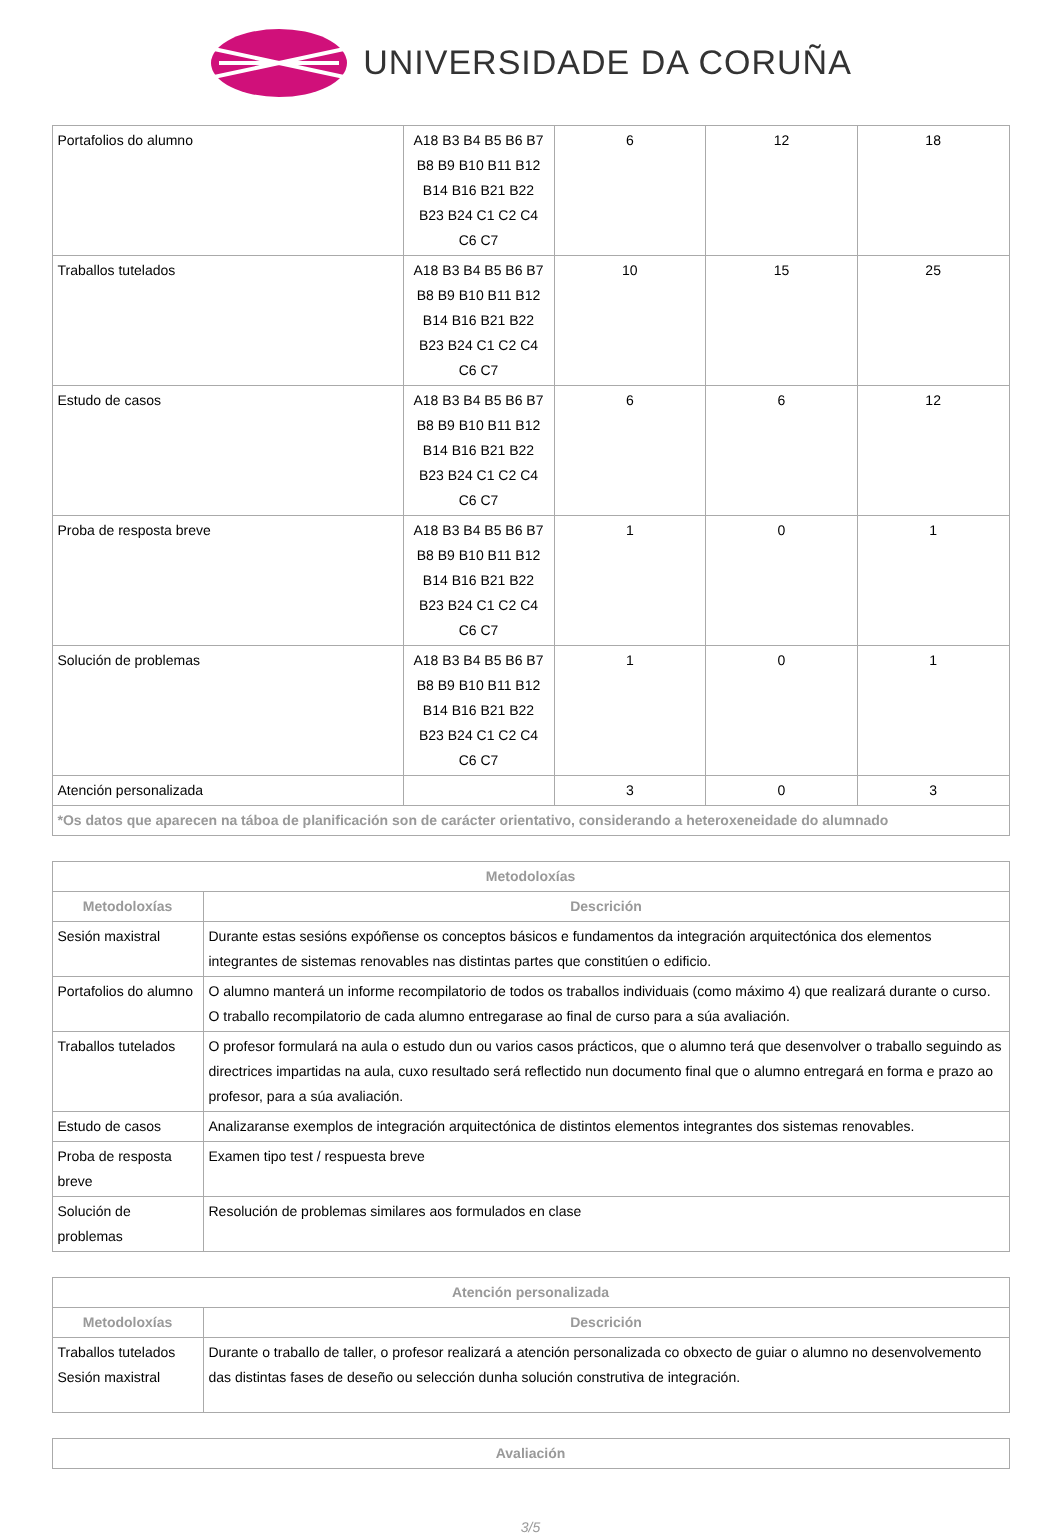UNIVERSIDADE DA CORUÑA
| Portafolios do alumno | A18 B3 B4 B5 B6 B7 B8 B9 B10 B11 B12 B14 B16 B21 B22 B23 B24 C1 C2 C4 C6 C7 | 6 | 12 | 18 |
| Traballos tutelados | A18 B3 B4 B5 B6 B7 B8 B9 B10 B11 B12 B14 B16 B21 B22 B23 B24 C1 C2 C4 C6 C7 | 10 | 15 | 25 |
| Estudo de casos | A18 B3 B4 B5 B6 B7 B8 B9 B10 B11 B12 B14 B16 B21 B22 B23 B24 C1 C2 C4 C6 C7 | 6 | 6 | 12 |
| Proba de resposta breve | A18 B3 B4 B5 B6 B7 B8 B9 B10 B11 B12 B14 B16 B21 B22 B23 B24 C1 C2 C4 C6 C7 | 1 | 0 | 1 |
| Solución de problemas | A18 B3 B4 B5 B6 B7 B8 B9 B10 B11 B12 B14 B16 B21 B22 B23 B24 C1 C2 C4 C6 C7 | 1 | 0 | 1 |
| Atención personalizada | | 3 | 0 | 3 |
| *Os datos que aparecen na táboa de planificación son de carácter orientativo, considerando a heteroxeneidade do alumnado | | | | |
| Metodoloxías | |
| --- | --- |
| Metodoloxías | Descrición |
| Sesión maxistral | Durante estas sesións expóñense os conceptos básicos e fundamentos da integración arquitectónica dos elementos integrantes de sistemas renovables nas distintas partes que constitúen o edificio. |
| Portafolios do alumno | O alumno manterá un informe recompilatorio de todos os traballos individuais (como máximo 4) que realizará durante o curso. O traballo recompilatorio de cada alumno entregarase ao final de curso para a súa avaliación. |
| Traballos tutelados | O profesor formulará na aula o estudo dun ou varios casos prácticos, que o alumno terá que desenvolver o traballo seguindo as directrices impartidas na aula, cuxo resultado será reflectido nun documento final que o alumno entregará en forma e prazo ao profesor, para a súa avaliación. |
| Estudo de casos | Analizaranse exemplos de integración arquitectónica de distintos elementos integrantes dos sistemas renovables. |
| Proba de resposta breve | Examen tipo test / respuesta breve |
| Solución de problemas | Resolución de problemas similares aos formulados en clase |
| Atención personalizada | |
| --- | --- |
| Metodoloxías | Descrición |
| Traballos tutelados Sesión maxistral | Durante o traballo de taller, o profesor realizará a atención personalizada co obxecto de guiar o alumno no desenvolvemento das distintas fases de deseño ou selección dunha solución construtiva de integración. |
| Avaliación |
| --- |
3/5